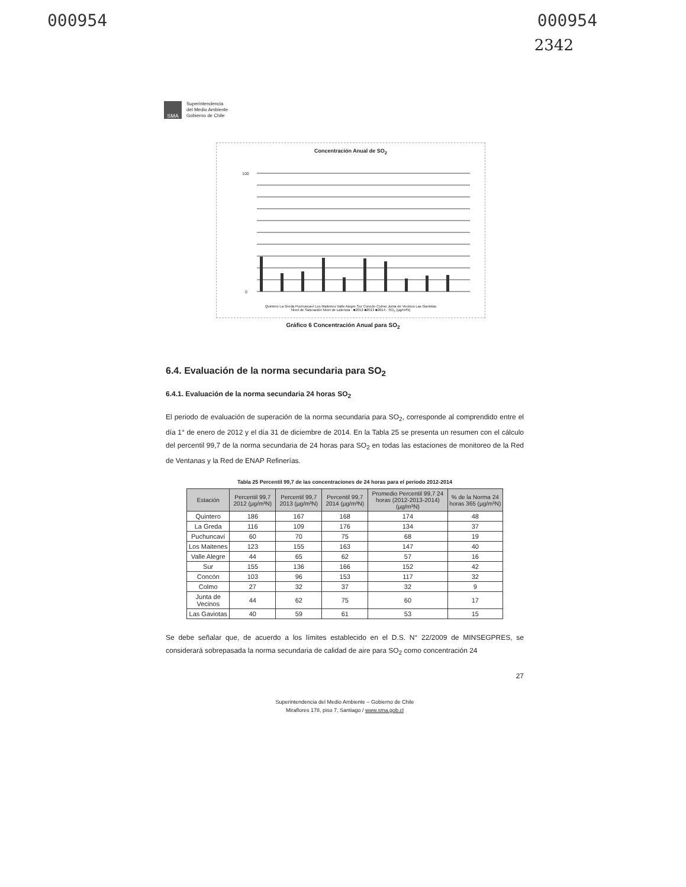000954 000954
2342
SMA
Superintendencia
del Medio Ambiente
Gobierno de Chile
Concentración Anual de SO<sub>2</sub>
100
0
Quintero La Greda Puchuncaví Los Maitenes Valle Alegre Sur Concón Colmo Junta de Vecinos Las Gaviotas
Nivel de Saturación Nivel de Latencia · ■2012 ■2013 ■2014 · SO<sub>2</sub> (µg/m³N)
Gráfico 6 Concentración Anual para SO<sub>2</sub>
6.4. Evaluación de la norma secundaria para SO<sub>2</sub>
6.4.1. Evaluación de la norma secundaria 24 horas SO<sub>2</sub>
El periodo de evaluación de superación de la norma secundaria para SO<sub>2</sub>, corresponde al comprendido entre el día 1° de enero de 2012 y el día 31 de diciembre de 2014. En la Tabla 25 se presenta un resumen con el cálculo del percentil 99,7 de la norma secundaria de 24 horas para SO<sub>2</sub> en todas las estaciones de monitoreo de la Red de Ventanas y la Red de ENAP Refinerías.
Tabla 25 Percentil 99,7 de las concentraciones de 24 horas para el periodo 2012-2014
| Estación | Percentil 99,7 2012 (µg/m³N) | Percentil 99,7 2013 (µg/m³N) | Percentil 99,7 2014 (µg/m³N) | Promedio Percentil 99,7 24 horas (2012-2013-2014) (µg/m³N) | % de la Norma 24 horas 365 (µg/m³N) |
| --- | --- | --- | --- | --- | --- |
| Quintero | 186 | 167 | 168 | 174 | 48 |
| La Greda | 116 | 109 | 176 | 134 | 37 |
| Puchuncaví | 60 | 70 | 75 | 68 | 19 |
| Los Maitenes | 123 | 155 | 163 | 147 | 40 |
| Valle Alegre | 44 | 65 | 62 | 57 | 16 |
| Sur | 155 | 136 | 166 | 152 | 42 |
| Concón | 103 | 96 | 153 | 117 | 32 |
| Colmo | 27 | 32 | 37 | 32 | 9 |
| Junta de Vecinos | 44 | 62 | 75 | 60 | 17 |
| Las Gaviotas | 40 | 59 | 61 | 53 | 15 |
Se debe señalar que, de acuerdo a los límites establecido en el D.S. N° 22/2009 de MINSEGPRES, se considerará sobrepasada la norma secundaria de calidad de aire para SO<sub>2</sub> como concentración 24
27
Superintendencia del Medio Ambiente – Gobierno de Chile
Miraflores 178, piso 7, Santiago / www.sma.gob.cl